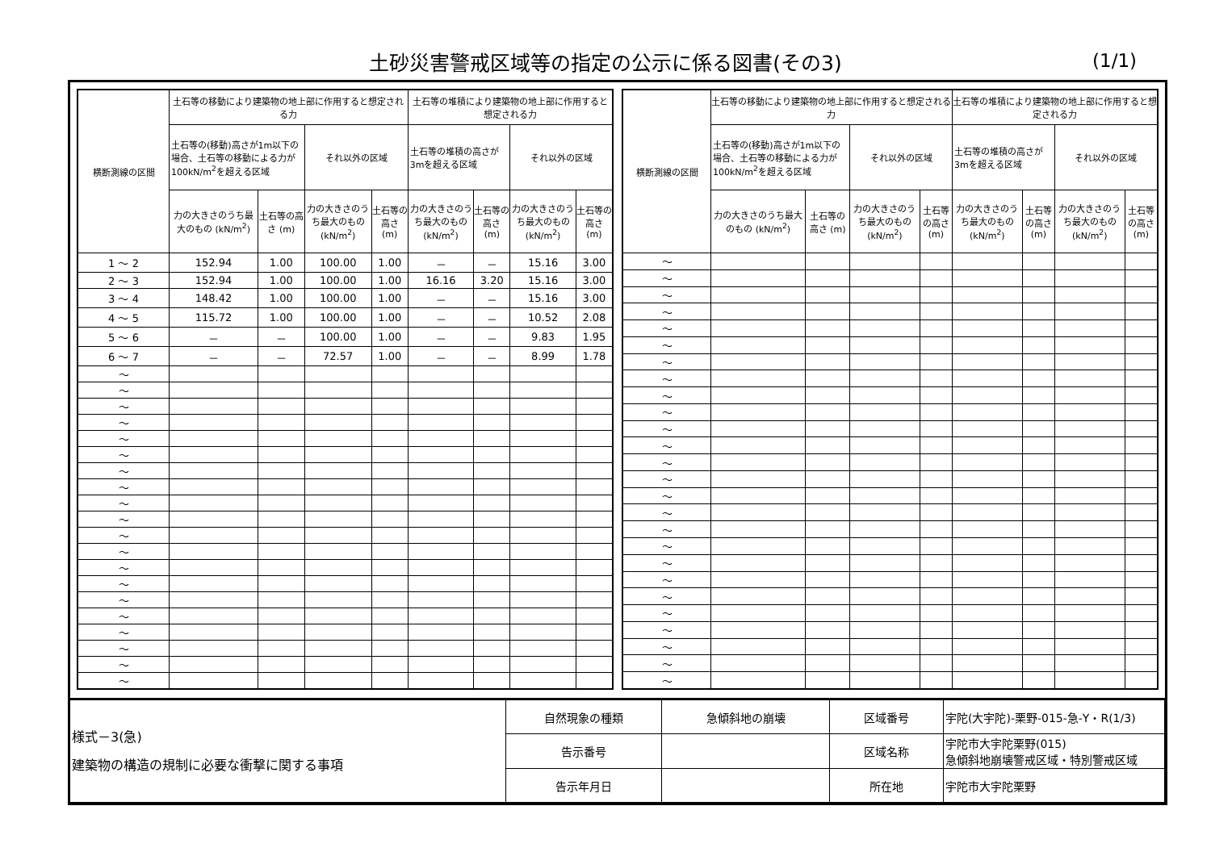土砂災害警戒区域等の指定の公示に係る図書(その3)
(1/1)
| 横断測線の区間 | 土石等の移動により建築物の地上部に作用すると想定される力 | | | | 土石等の堆積により建築物の地上部に作用すると想定される力 | | | |
| --- | --- | --- | --- | --- | --- | --- | --- | --- |
| | 土石等の(移動)高さが1m以下の場合、土石等の移動による力が100kN/m<sup>2</sup>を超える区域 | | それ以外の区域 | | 土石等の堆積の高さが3mを超える区域 | | それ以外の区域 | |
| | 力の大きさのうち最大のもの (kN/m<sup>2</sup>) | 土石等の高さ (m) | 力の大きさのうち最大のもの (kN/m<sup>2</sup>) | 土石等の高さ (m) | 力の大きさのうち最大のもの (kN/m<sup>2</sup>) | 土石等の高さ (m) | 力の大きさのうち最大のもの (kN/m<sup>2</sup>) | 土石等の高さ (m) |
| 1 ～ 2 | 152.94 | 1.00 | 100.00 | 1.00 | － | － | 15.16 | 3.00 |
| 2 ～ 3 | 152.94 | 1.00 | 100.00 | 1.00 | 16.16 | 3.20 | 15.16 | 3.00 |
| 3 ～ 4 | 148.42 | 1.00 | 100.00 | 1.00 | － | － | 15.16 | 3.00 |
| 4 ～ 5 | 115.72 | 1.00 | 100.00 | 1.00 | － | － | 10.52 | 2.08 |
| 5 ～ 6 | － | － | 100.00 | 1.00 | － | － | 9.83 | 1.95 |
| 6 ～ 7 | － | － | 72.57 | 1.00 | － | － | 8.99 | 1.78 |
| ～ | | | | | | | | |
| ～ | | | | | | | | |
| ～ | | | | | | | | |
| ～ | | | | | | | | |
| ～ | | | | | | | | |
| ～ | | | | | | | | |
| ～ | | | | | | | | |
| ～ | | | | | | | | |
| ～ | | | | | | | | |
| ～ | | | | | | | | |
| ～ | | | | | | | | |
| ～ | | | | | | | | |
| ～ | | | | | | | | |
| ～ | | | | | | | | |
| ～ | | | | | | | | |
| ～ | | | | | | | | |
| ～ | | | | | | | | |
| ～ | | | | | | | | |
| ～ | | | | | | | | |
| ～ | | | | | | | | |
| 横断測線の区間 | 土石等の移動により建築物の地上部に作用すると想定される力 | | | | 土石等の堆積により建築物の地上部に作用すると想定される力 | | | |
| --- | --- | --- | --- | --- | --- | --- | --- | --- |
| | 土石等の(移動)高さが1m以下の場合、土石等の移動による力が100kN/m<sup>2</sup>を超える区域 | | それ以外の区域 | | 土石等の堆積の高さが3mを超える区域 | | それ以外の区域 | |
| | 力の大きさのうち最大のもの (kN/m<sup>2</sup>) | 土石等の高さ (m) | 力の大きさのうち最大のもの (kN/m<sup>2</sup>) | 土石等の高さ (m) | 力の大きさのうち最大のもの (kN/m<sup>2</sup>) | 土石等の高さ (m) | 力の大きさのうち最大のもの (kN/m<sup>2</sup>) | 土石等の高さ (m) |
| ～ | | | | | | | | |
| ～ | | | | | | | | |
| ～ | | | | | | | | |
| ～ | | | | | | | | |
| ～ | | | | | | | | |
| ～ | | | | | | | | |
| ～ | | | | | | | | |
| ～ | | | | | | | | |
| ～ | | | | | | | | |
| ～ | | | | | | | | |
| ～ | | | | | | | | |
| ～ | | | | | | | | |
| ～ | | | | | | | | |
| ～ | | | | | | | | |
| ～ | | | | | | | | |
| ～ | | | | | | | | |
| ～ | | | | | | | | |
| ～ | | | | | | | | |
| ～ | | | | | | | | |
| ～ | | | | | | | | |
| ～ | | | | | | | | |
| ～ | | | | | | | | |
| ～ | | | | | | | | |
| ～ | | | | | | | | |
| ～ | | | | | | | | |
| ～ | | | | | | | | |
| 様式－3(急) 建築物の構造の規制に必要な衝撃に関する事項 | 自然現象の種類 | 急傾斜地の崩壊 | 区域番号 | 宇陀(大宇陀)-栗野-015-急-Y・R(1/3) |
| | 告示番号 | | 区域名称 | 宇陀市大宇陀栗野(015) 急傾斜地崩壊警戒区域・特別警戒区域 |
| | 告示年月日 | | 所在地 | 宇陀市大宇陀栗野 |